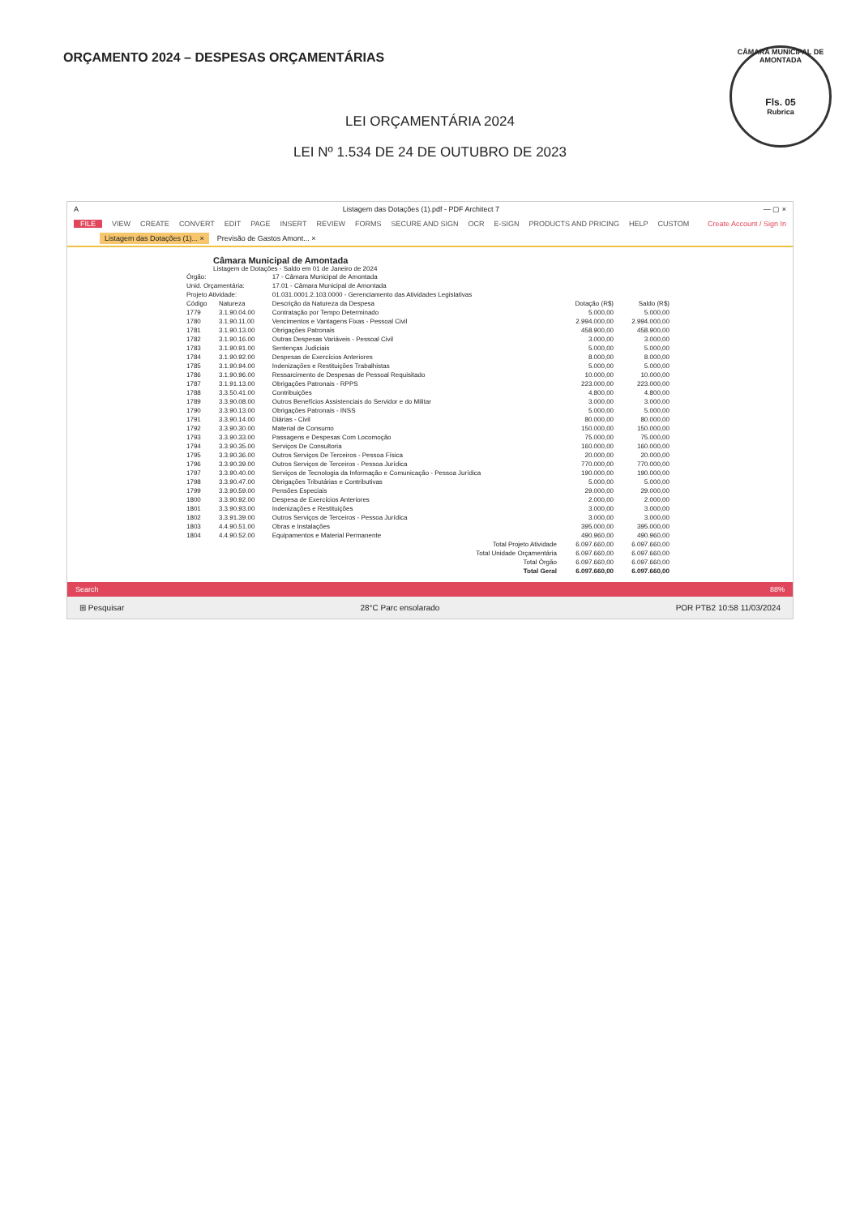ORÇAMENTO 2024 – DESPESAS ORÇAMENTÁRIAS
CÂMARA MUNICIPAL DE AMONTADA
Fls. 05
Rubrica
LEI ORÇAMENTÁRIA 2024
LEI Nº 1.534 DE 24 DE OUTUBRO DE 2023
A Listagem das Dotações (1).pdf - PDF Architect 7 — ▢ ×
FILE VIEW CREATE CONVERT EDIT PAGE INSERT REVIEW FORMS SECURE AND SIGN OCR E-SIGN PRODUCTS AND PRICING HELP CUSTOM Create Account / Sign In
Listagem das Dotações (1)... × Previsão de Gastos Amont... ×
Câmara Municipal de Amontada
Listagem de Dotações - Saldo em 01 de Janeiro de 2024
| Órgão: | | 17 - Câmara Municipal de Amontada | | |
| Unid. Orçamentária: | | 17.01 - Câmara Municipal de Amontada | | |
| Projeto Atividade: | | 01.031.0001.2.103.0000 - Gerenciamento das Atividades Legislativas | | |
| Código | Natureza | Descrição da Natureza da Despesa | Dotação (R$) | Saldo (R$) |
| 1779 | 3.1.90.04.00 | Contratação por Tempo Determinado | 5.000,00 | 5.000,00 |
| 1780 | 3.1.90.11.00 | Vencimentos e Vantagens Fixas - Pessoal Civil | 2.994.000,00 | 2.994.000,00 |
| 1781 | 3.1.90.13.00 | Obrigações Patronais | 458.900,00 | 458.900,00 |
| 1782 | 3.1.90.16.00 | Outras Despesas Variáveis - Pessoal Civil | 3.000,00 | 3.000,00 |
| 1783 | 3.1.90.91.00 | Sentenças Judiciais | 5.000,00 | 5.000,00 |
| 1784 | 3.1.90.92.00 | Despesas de Exercícios Anteriores | 8.000,00 | 8.000,00 |
| 1785 | 3.1.90.94.00 | Indenizações e Restituições Trabalhistas | 5.000,00 | 5.000,00 |
| 1786 | 3.1.90.96.00 | Ressarcimento de Despesas de Pessoal Requisitado | 10.000,00 | 10.000,00 |
| 1787 | 3.1.91.13.00 | Obrigações Patronais - RPPS | 223.000,00 | 223.000,00 |
| 1788 | 3.3.50.41.00 | Contribuições | 4.800,00 | 4.800,00 |
| 1789 | 3.3.90.08.00 | Outros Benefícios Assistenciais do Servidor e do Militar | 3.000,00 | 3.000,00 |
| 1790 | 3.3.90.13.00 | Obrigações Patronais - INSS | 5.000,00 | 5.000,00 |
| 1791 | 3.3.90.14.00 | Diárias - Civil | 80.000,00 | 80.000,00 |
| 1792 | 3.3.90.30.00 | Material de Consumo | 150.000,00 | 150.000,00 |
| 1793 | 3.3.90.33.00 | Passagens e Despesas Com Locomoção | 75.000,00 | 75.000,00 |
| 1794 | 3.3.90.35.00 | Serviços De Consultoria | 160.000,00 | 160.000,00 |
| 1795 | 3.3.90.36.00 | Outros Serviços De Terceiros - Pessoa Física | 20.000,00 | 20.000,00 |
| 1796 | 3.3.90.39.00 | Outros Serviços de Terceiros - Pessoa Jurídica | 770.000,00 | 770.000,00 |
| 1797 | 3.3.90.40.00 | Serviços de Tecnologia da Informação e Comunicação - Pessoa Jurídica | 190.000,00 | 190.000,00 |
| 1798 | 3.3.90.47.00 | Obrigações Tributárias e Contributivas | 5.000,00 | 5.000,00 |
| 1799 | 3.3.90.59.00 | Pensões Especiais | 29.000,00 | 29.000,00 |
| 1800 | 3.3.90.92.00 | Despesa de Exercícios Anteriores | 2.000,00 | 2.000,00 |
| 1801 | 3.3.90.93.00 | Indenizações e Restituições | 3.000,00 | 3.000,00 |
| 1802 | 3.3.91.39.00 | Outros Serviços de Terceiros - Pessoa Jurídica | 3.000,00 | 3.000,00 |
| 1803 | 4.4.90.51.00 | Obras e Instalações | 395.000,00 | 395.000,00 |
| 1804 | 4.4.90.52.00 | Equipamentos e Material Permanente | 490.960,00 | 490.960,00 |
| Total Projeto Atividade | | | 6.097.660,00 | 6.097.660,00 |
| Total Unidade Orçamentária | | | 6.097.660,00 | 6.097.660,00 |
| Total Órgão | | | 6.097.660,00 | 6.097.660,00 |
| Total Geral | | | 6.097.660,00 | 6.097.660,00 |
Search 88%
⊞ Pesquisar 28°C Parc ensolarado POR PTB2 10:58 11/03/2024